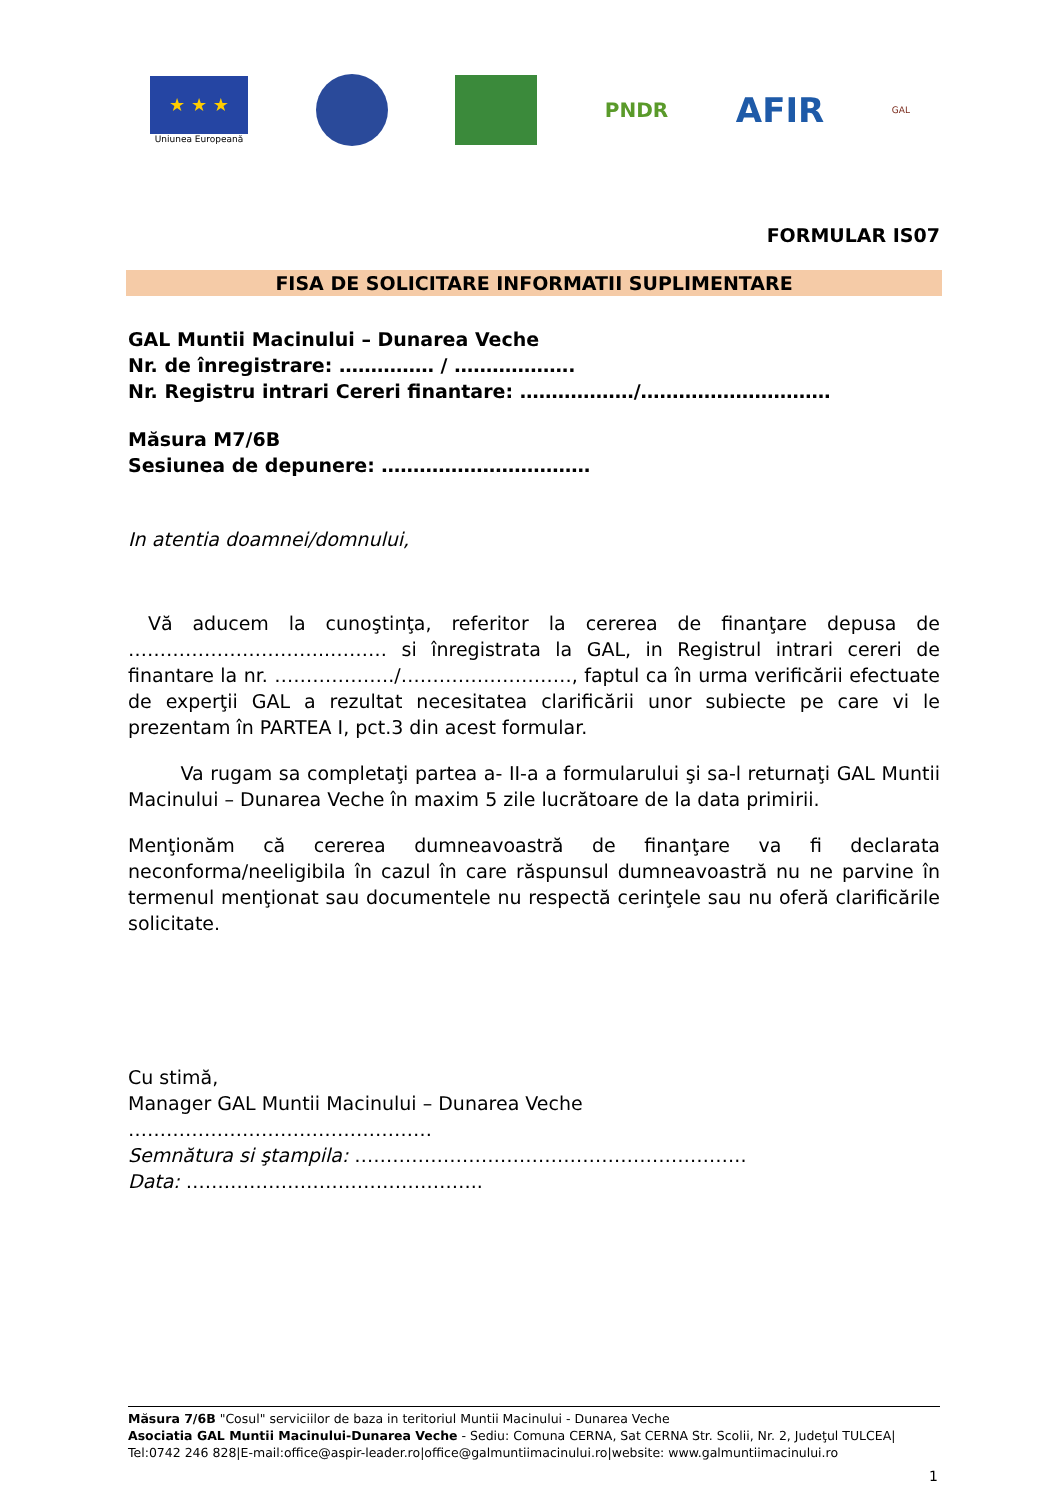★ ★ ★
Uniunea Europeană
PNDR
AFIR
GAL
FORMULAR IS07
FISA DE SOLICITARE INFORMATII SUPLIMENTARE
GAL Muntii Macinului – Dunarea Veche
Nr. de înregistrare: …………… / ……………….
Nr. Registru intrari Cereri finantare: ………………/…………………………
Măsura M7/6B
Sesiunea de depunere: ……………………………
In atentia doamnei/domnului,
Vă aducem la cunoştinţa, referitor la cererea de finanţare depusa de …………………………..……… si înregistrata la GAL, in Registrul intrari cereri de finantare la nr. ………………./………………………, faptul ca în urma verificării efectuate de experţii GAL a rezultat necesitatea clarificării unor subiecte pe care vi le prezentam în PARTEA I, pct.3 din acest formular.
Va rugam sa completaţi partea a- II-a a formularului şi sa-l returnaţi GAL Muntii Macinului – Dunarea Veche în maxim 5 zile lucrătoare de la data primirii.
Menţionăm că cererea dumneavoastră de finanţare va fi declarata neconforma/neeligibila în cazul în care răspunsul dumneavoastră nu ne parvine în termenul menţionat sau documentele nu respectă cerinţele sau nu oferă clarificările solicitate.
Cu stimă,
Manager GAL Muntii Macinului – Dunarea Veche
…………………………………………
Semnătura si ştampila: ……………………………………………………..
Data: ………………………………………..
Măsura 7/6B "Cosul" serviciilor de baza in teritoriul Muntii Macinului - Dunarea Veche
Asociatia GAL Muntii Macinului-Dunarea Veche - Sediu: Comuna CERNA, Sat CERNA Str. Scolii, Nr. 2, Judeţul TULCEA|
Tel:0742 246 828|E-mail:office@aspir-leader.ro|office@galmuntiimacinului.ro|website: www.galmuntiimacinului.ro
1